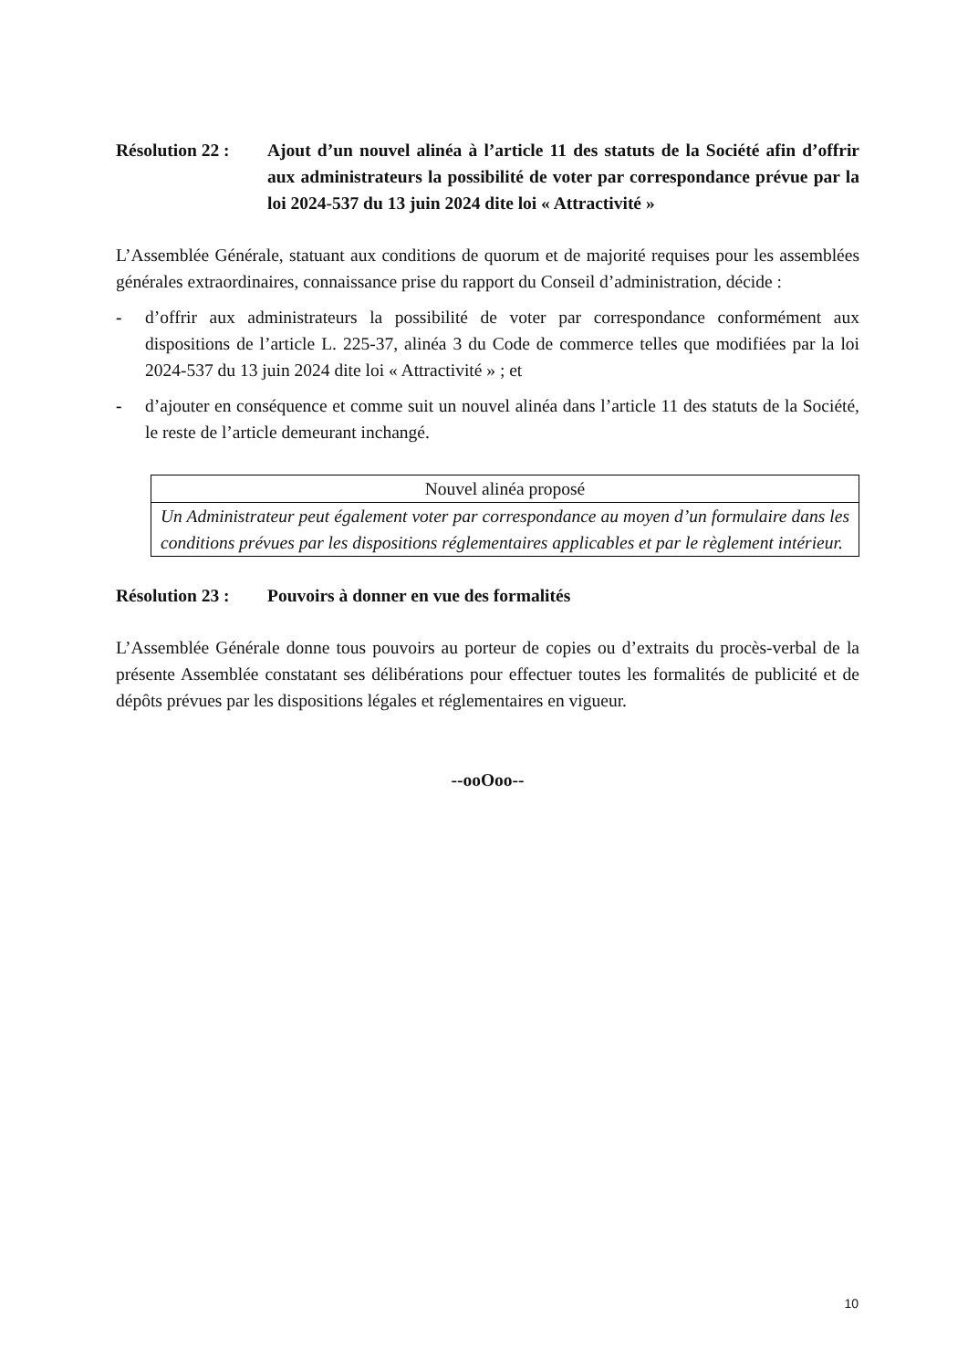Résolution 22 :
Ajout d’un nouvel alinéa à l’article 11 des statuts de la Société afin d’offrir aux administrateurs la possibilité de voter par correspondance prévue par la loi 2024-537 du 13 juin 2024 dite loi « Attractivité »
L’Assemblée Générale, statuant aux conditions de quorum et de majorité requises pour les assemblées générales extraordinaires, connaissance prise du rapport du Conseil d’administration, décide :
- d’offrir aux administrateurs la possibilité de voter par correspondance conformément aux dispositions de l’article L. 225-37, alinéa 3 du Code de commerce telles que modifiées par la loi 2024-537 du 13 juin 2024 dite loi « Attractivité » ; et
- d’ajouter en conséquence et comme suit un nouvel alinéa dans l’article 11 des statuts de la Société, le reste de l’article demeurant inchangé.
| Nouvel alinéa proposé |
| Un Administrateur peut également voter par correspondance au moyen d’un formulaire dans les conditions prévues par les dispositions réglementaires applicables et par le règlement intérieur. |
Résolution 23 :
Pouvoirs à donner en vue des formalités
L’Assemblée Générale donne tous pouvoirs au porteur de copies ou d’extraits du procès-verbal de la présente Assemblée constatant ses délibérations pour effectuer toutes les formalités de publicité et de dépôts prévues par les dispositions légales et réglementaires en vigueur.
--ooOoo--
10